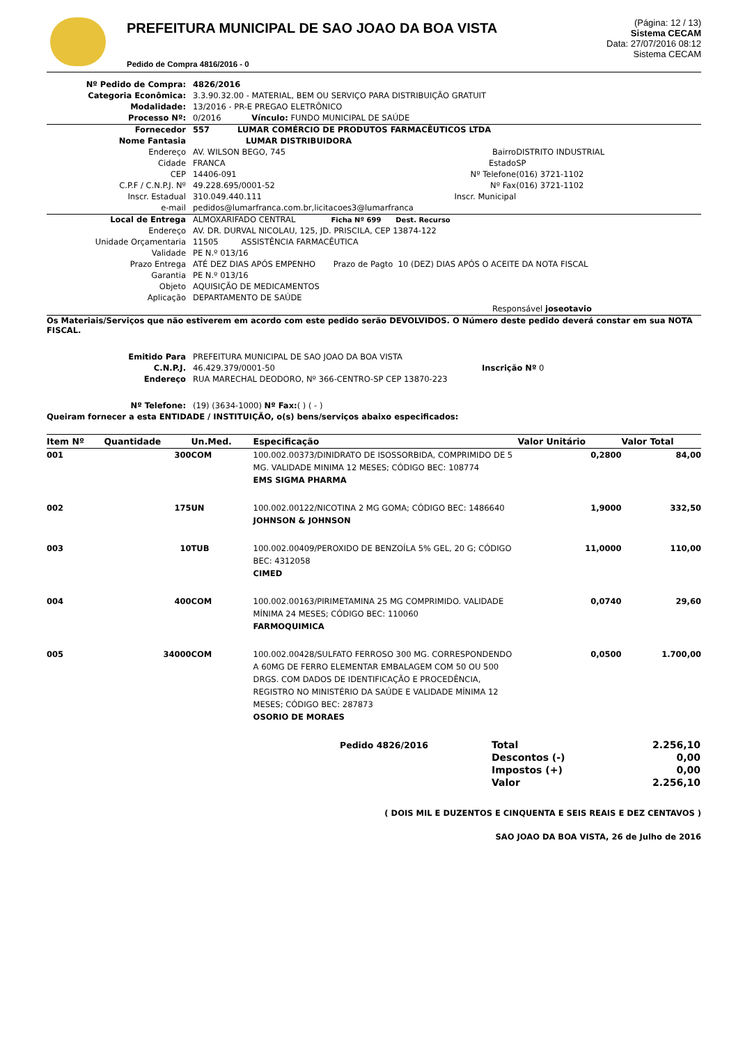PREFEITURA MUNICIPAL DE SAO JOAO DA BOA VISTA
Pedido de Compra 4816/2016 - 0
(Página: 12 / 13)
Sistema CECAM
Data: 27/07/2016 08:12
Sistema CECAM
| Nº Pedido de Compra: | 4826/2016 | | |
| Categoria Econômica: | 3.3.90.32.00 - MATERIAL, BEM OU SERVIÇO PARA DISTRIBUIÇÃO GRATUIT | | |
| Modalidade: | 13/2016 - PR-E PREGAO ELETRÔNICO | | |
| Processo Nº: | 0/2016 Vínculo: FUNDO MUNICIPAL DE SAÚDE | | |
| Fornecedor | 557 LUMAR COMÉRCIO DE PRODUTOS FARMACÊUTICOS LTDA | | |
| Nome Fantasia | LUMAR DISTRIBUIDORA | | |
| Endereço | AV. WILSON BEGO, 745 | Bairro | DISTRITO INDUSTRIAL |
| Cidade | FRANCA | Estado | SP |
| CEP | 14406-091 | Nº Telefone | (016) 3721-1102 |
| C.P.F / C.N.P.J. Nº | 49.228.695/0001-52 | Nº Fax | (016) 3721-1102 |
| Inscr. Estadual | 310.049.440.111 | Inscr. Municipal | |
| e-mail | pedidos@lumarfranca.com.br,licitacoes3@lumarfranca | | |
| Local de Entrega | ALMOXARIFADO CENTRAL Ficha Nº 699 Dest. Recurso | | |
| Endereço | AV. DR. DURVAL NICOLAU, 125, JD. PRISCILA, CEP 13874-122 | | |
| Unidade Orçamentaria | 11505 ASSISTÊNCIA FARMACÊUTICA | | |
| Validade | PE N.º 013/16 | | |
| Prazo Entrega | ATÉ DEZ DIAS APÓS EMPENHO Prazo de Pagto 10 (DEZ) DIAS APÓS O ACEITE DA NOTA FISCAL | | |
| Garantia | PE N.º 013/16 | | |
| Objeto | AQUISIÇÃO DE MEDICAMENTOS | | |
| Aplicação | DEPARTAMENTO DE SAÚDE | | |
| Responsável joseotavio | | | |
Os Materiais/Serviços que não estiverem em acordo com este pedido serão DEVOLVIDOS. O Número deste pedido deverá constar em sua NOTA FISCAL.
| Emitido Para | PREFEITURA MUNICIPAL DE SAO JOAO DA BOA VISTA | |
| C.N.P.J. | 46.429.379/0001-50 | Inscrição Nº 0 |
| Endereço | RUA MARECHAL DEODORO, Nº 366-CENTRO-SP CEP 13870-223 | |
| Nº Telefone: | (19) (3634-1000) Nº Fax: ( ) ( - ) | |
Queiram fornecer a esta ENTIDADE / INSTITUIÇÃO, o(s) bens/serviços abaixo especificados:
| Item Nº | Quantidade | Un.Med. | Especificação | Valor Unitário | Valor Total |
| --- | --- | --- | --- | --- | --- |
| 001 | 300 | COM | 100.002.00373/DINIDRATO DE ISOSSORBIDA, COMPRIMIDO DE 5 MG. VALIDADE MINIMA 12 MESES; CÓDIGO BEC: 108774 EMS SIGMA PHARMA | 0,2800 | 84,00 |
| 002 | 175 | UN | 100.002.00122/NICOTINA 2 MG GOMA; CÓDIGO BEC: 1486640 JOHNSON & JOHNSON | 1,9000 | 332,50 |
| 003 | 10 | TUB | 100.002.00409/PEROXIDO DE BENZOÍLA 5% GEL, 20 G; CÓDIGO BEC: 4312058 CIMED | 11,0000 | 110,00 |
| 004 | 400 | COM | 100.002.00163/PIRIMETAMINA 25 MG COMPRIMIDO. VALIDADE MÍNIMA 24 MESES; CÓDIGO BEC: 110060 FARMOQUIMICA | 0,0740 | 29,60 |
| 005 | 34000 | COM | 100.002.00428/SULFATO FERROSO 300 MG. CORRESPONDENDO A 60MG DE FERRO ELEMENTAR EMBALAGEM COM 50 OU 500 DRGS. COM DADOS DE IDENTIFICAÇÃO E PROCEDÊNCIA, REGISTRO NO MINISTÉRIO DA SAÚDE E VALIDADE MÍNIMA 12 MESES; CÓDIGO BEC: 287873 OSORIO DE MORAES | 0,0500 | 1.700,00 |
| Pedido 4826/2016 | Total | 2.256,10 |
| | Descontos (-) | 0,00 |
| | Impostos (+) | 0,00 |
| | Valor | 2.256,10 |
( DOIS MIL E DUZENTOS E CINQUENTA E SEIS REAIS E DEZ CENTAVOS )
SAO JOAO DA BOA VISTA, 26 de Julho de 2016